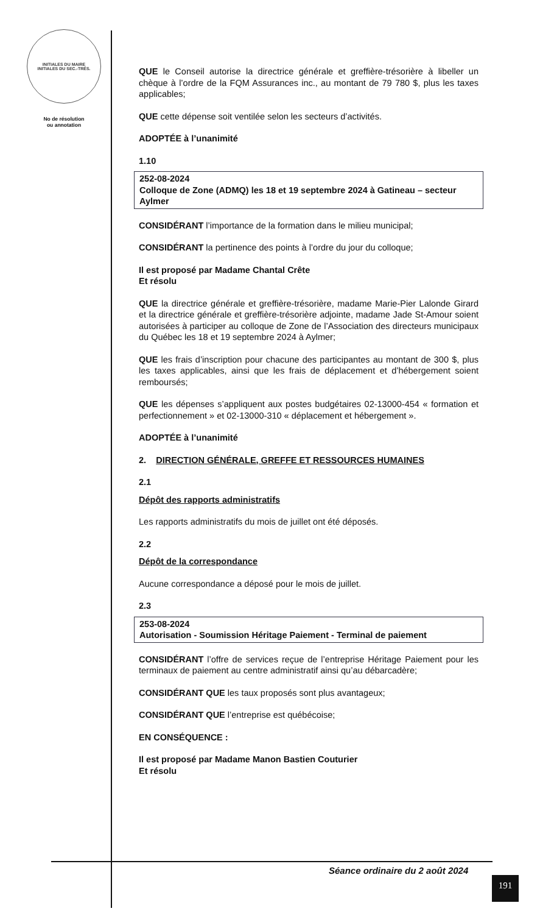INITIALES DU MAIRE
INITIALES DU SEC.-TRÉS.
No de résolution
ou annotation
QUE le Conseil autorise la directrice générale et greffière-trésorière à libeller un chèque à l’ordre de la FQM Assurances inc., au montant de 79 780 $, plus les taxes applicables;
QUE cette dépense soit ventilée selon les secteurs d’activités.
ADOPTÉE à l’unanimité
1.10
252-08-2024
Colloque de Zone (ADMQ) les 18 et 19 septembre 2024 à Gatineau – secteur Aylmer
CONSIDÉRANT l’importance de la formation dans le milieu municipal;
CONSIDÉRANT la pertinence des points à l’ordre du jour du colloque;
Il est proposé par Madame Chantal Crête
Et résolu
QUE la directrice générale et greffière-trésorière, madame Marie-Pier Lalonde Girard et la directrice générale et greffière-trésorière adjointe, madame Jade St-Amour soient autorisées à participer au colloque de Zone de l’Association des directeurs municipaux du Québec les 18 et 19 septembre 2024 à Aylmer;
QUE les frais d’inscription pour chacune des participantes au montant de 300 $, plus les taxes applicables, ainsi que les frais de déplacement et d’hébergement soient remboursés;
QUE les dépenses s’appliquent aux postes budgétaires 02-13000-454 « formation et perfectionnement » et 02-13000-310 « déplacement et hébergement ».
ADOPTÉE à l’unanimité
2. DIRECTION GÉNÉRALE, GREFFE ET RESSOURCES HUMAINES
2.1
Dépôt des rapports administratifs
Les rapports administratifs du mois de juillet ont été déposés.
2.2
Dépôt de la correspondance
Aucune correspondance a déposé pour le mois de juillet.
2.3
253-08-2024
Autorisation - Soumission Héritage Paiement - Terminal de paiement
CONSIDÉRANT l’offre de services reçue de l’entreprise Héritage Paiement pour les terminaux de paiement au centre administratif ainsi qu’au débarcadère;
CONSIDÉRANT QUE les taux proposés sont plus avantageux;
CONSIDÉRANT QUE l’entreprise est québécoise;
EN CONSÉQUENCE :
Il est proposé par Madame Manon Bastien Couturier
Et résolu
Séance ordinaire du 2 août 2024
191